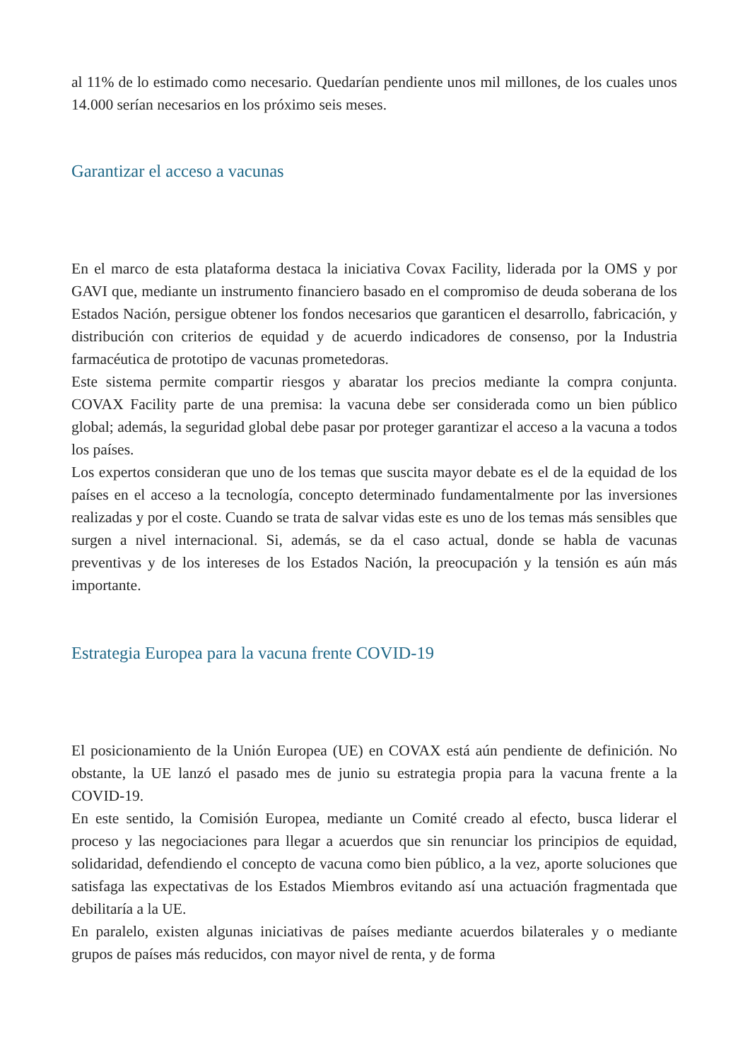al 11% de lo estimado como necesario. Quedarían pendiente unos mil millones, de los cuales unos 14.000 serían necesarios en los próximo seis meses.
Garantizar el acceso a vacunas
En el marco de esta plataforma destaca la iniciativa Covax Facility, liderada por la OMS y por GAVI que, mediante un instrumento financiero basado en el compromiso de deuda soberana de los Estados Nación, persigue obtener los fondos necesarios que garanticen el desarrollo, fabricación, y distribución con criterios de equidad y de acuerdo indicadores de consenso, por la Industria farmacéutica de prototipo de vacunas prometedoras.
Este sistema permite compartir riesgos y abaratar los precios mediante la compra conjunta. COVAX Facility parte de una premisa: la vacuna debe ser considerada como un bien público global; además, la seguridad global debe pasar por proteger garantizar el acceso a la vacuna a todos los países.
Los expertos consideran que uno de los temas que suscita mayor debate es el de la equidad de los países en el acceso a la tecnología, concepto determinado fundamentalmente por las inversiones realizadas y por el coste. Cuando se trata de salvar vidas este es uno de los temas más sensibles que surgen a nivel internacional. Si, además, se da el caso actual, donde se habla de vacunas preventivas y de los intereses de los Estados Nación, la preocupación y la tensión es aún más importante.
Estrategia Europea para la vacuna frente COVID-19
El posicionamiento de la Unión Europea (UE) en COVAX está aún pendiente de definición. No obstante, la UE lanzó el pasado mes de junio su estrategia propia para la vacuna frente a la COVID-19.
En este sentido, la Comisión Europea, mediante un Comité creado al efecto, busca liderar el proceso y las negociaciones para llegar a acuerdos que sin renunciar los principios de equidad, solidaridad, defendiendo el concepto de vacuna como bien público, a la vez, aporte soluciones que satisfaga las expectativas de los Estados Miembros evitando así una actuación fragmentada que debilitaría a la UE.
En paralelo, existen algunas iniciativas de países mediante acuerdos bilaterales y o mediante grupos de países más reducidos, con mayor nivel de renta, y de forma